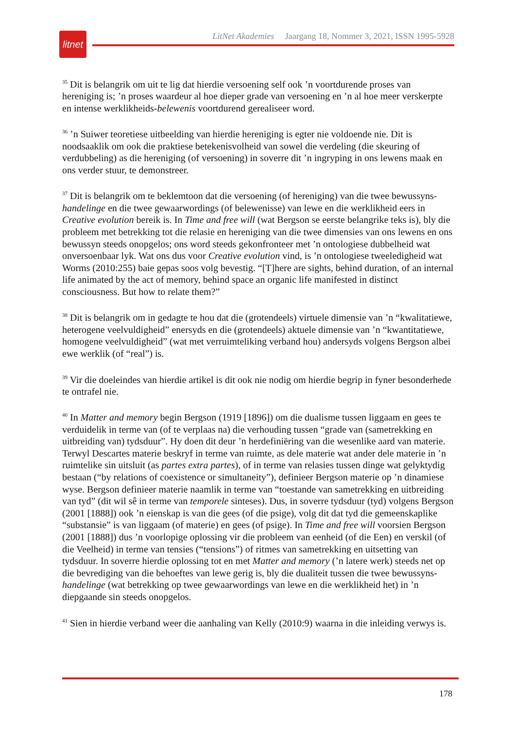litnet
LitNet Akademies Jaargang 18, Nommer 3, 2021, ISSN 1995-5928
<sup>35</sup> Dit is belangrik om uit te lig dat hierdie versoening self ook ’n voortdurende proses van hereniging is; ’n proses waardeur al hoe dieper grade van versoening en ’n al hoe meer verskerpte en intense werklikheids-belewenis voortdurend gerealiseer word.
<sup>36</sup> ’n Suiwer teoretiese uitbeelding van hierdie hereniging is egter nie voldoende nie. Dit is noodsaaklik om ook die praktiese betekenisvolheid van sowel die verdeling (die skeuring of verdubbeling) as die hereniging (of versoening) in soverre dit ’n ingryping in ons lewens maak en ons verder stuur, te demonstreer.
<sup>37</sup> Dit is belangrik om te beklemtoon dat die versoening (of hereniging) van die twee bewussyns-handelinge en die twee gewaarwordings (of belewenisse) van lewe en die werklikheid eers in Creative evolution bereik is. In Time and free will (wat Bergson se eerste belangrike teks is), bly die probleem met betrekking tot die relasie en hereniging van die twee dimensies van ons lewens en ons bewussyn steeds onopgelos; ons word steeds gekonfronteer met ’n ontologiese dubbelheid wat onversoenbaar lyk. Wat ons dus voor Creative evolution vind, is ’n ontologiese tweeledigheid wat Worms (2010:255) baie gepas soos volg bevestig. “[T]here are sights, behind duration, of an internal life animated by the act of memory, behind space an organic life manifested in distinct consciousness. But how to relate them?”
<sup>38</sup> Dit is belangrik om in gedagte te hou dat die (grotendeels) virtuele dimensie van ’n “kwalitatiewe, heterogene veelvuldigheid” enersyds en die (grotendeels) aktuele dimensie van ’n “kwantitatiewe, homogene veelvuldigheid” (wat met verruimteliking verband hou) andersyds volgens Bergson albei ewe werklik (of “real”) is.
<sup>39</sup> Vir die doeleindes van hierdie artikel is dit ook nie nodig om hierdie begrip in fyner besonderhede te ontrafel nie.
<sup>40</sup> In Matter and memory begin Bergson (1919 [1896]) om die dualisme tussen liggaam en gees te verduidelik in terme van (of te verplaas na) die verhouding tussen “grade van (sametrekking en uitbreiding van) tydsduur”. Hy doen dit deur ’n herdefiniëring van die wesenlike aard van materie. Terwyl Descartes materie beskryf in terme van ruimte, as dele materie wat ander dele materie in ’n ruimtelike sin uitsluit (as partes extra partes), of in terme van relasies tussen dinge wat gelyktydig bestaan (“by relations of coexistence or simultaneity”), definieer Bergson materie op ’n dinamiese wyse. Bergson definieer materie naamlik in terme van “toestande van sametrekking en uitbreiding van tyd” (dit wil sê in terme van temporele sinteses). Dus, in soverre tydsduur (tyd) volgens Bergson (2001 [1888]) ook ’n eienskap is van die gees (of die psige), volg dit dat tyd die gemeenskaplike “substansie” is van liggaam (of materie) en gees (of psige). In Time and free will voorsien Bergson (2001 [1888]) dus ’n voorlopige oplossing vir die probleem van eenheid (of die Een) en verskil (of die Veelheid) in terme van tensies (“tensions”) of ritmes van sametrekking en uitsetting van tydsduur. In soverre hierdie oplossing tot en met Matter and memory (’n latere werk) steeds net op die bevrediging van die behoeftes van lewe gerig is, bly die dualiteit tussen die twee bewussyns-handelinge (wat betrekking op twee gewaarwordings van lewe en die werklikheid het) in ’n diepgaande sin steeds onopgelos.
<sup>41</sup> Sien in hierdie verband weer die aanhaling van Kelly (2010:9) waarna in die inleiding verwys is.
178